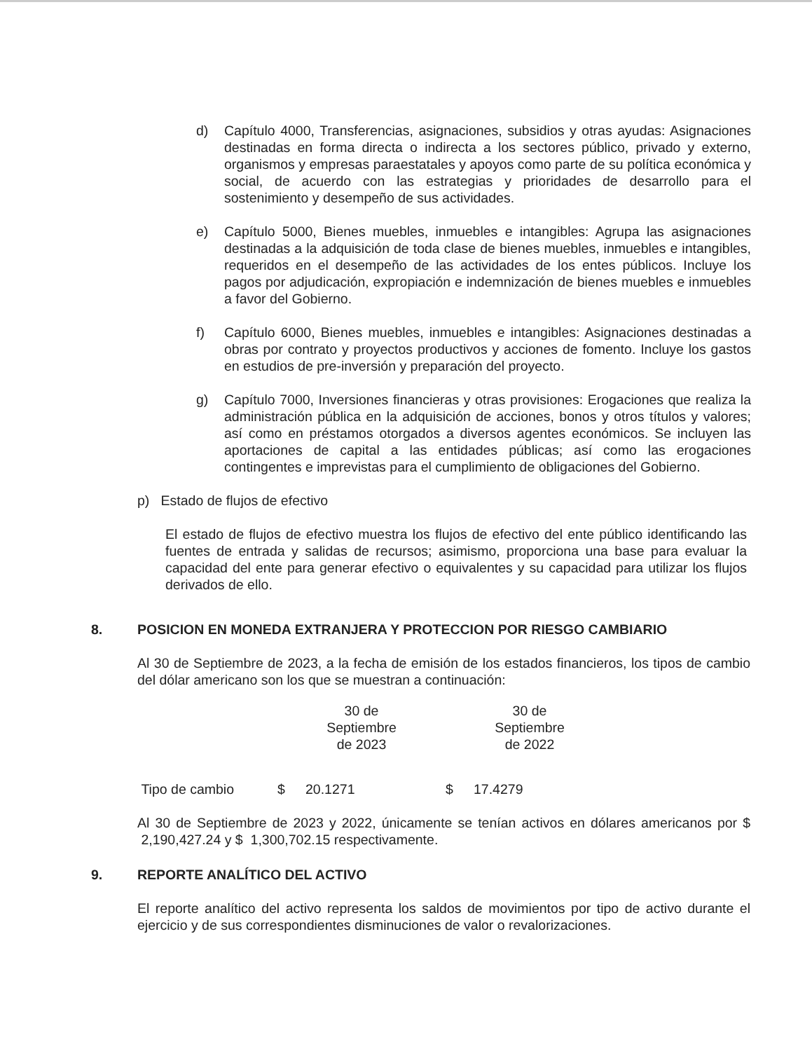d) Capítulo 4000, Transferencias, asignaciones, subsidios y otras ayudas: Asignaciones destinadas en forma directa o indirecta a los sectores público, privado y externo, organismos y empresas paraestatales y apoyos como parte de su política económica y social, de acuerdo con las estrategias y prioridades de desarrollo para el sostenimiento y desempeño de sus actividades.
e) Capítulo 5000, Bienes muebles, inmuebles e intangibles: Agrupa las asignaciones destinadas a la adquisición de toda clase de bienes muebles, inmuebles e intangibles, requeridos en el desempeño de las actividades de los entes públicos. Incluye los pagos por adjudicación, expropiación e indemnización de bienes muebles e inmuebles a favor del Gobierno.
f) Capítulo 6000, Bienes muebles, inmuebles e intangibles: Asignaciones destinadas a obras por contrato y proyectos productivos y acciones de fomento. Incluye los gastos en estudios de pre-inversión y preparación del proyecto.
g) Capítulo 7000, Inversiones financieras y otras provisiones: Erogaciones que realiza la administración pública en la adquisición de acciones, bonos y otros títulos y valores; así como en préstamos otorgados a diversos agentes económicos. Se incluyen las aportaciones de capital a las entidades públicas; así como las erogaciones contingentes e imprevistas para el cumplimiento de obligaciones del Gobierno.
p) Estado de flujos de efectivo
El estado de flujos de efectivo muestra los flujos de efectivo del ente público identificando las fuentes de entrada y salidas de recursos; asimismo, proporciona una base para evaluar la capacidad del ente para generar efectivo o equivalentes y su capacidad para utilizar los flujos derivados de ello.
8. POSICION EN MONEDA EXTRANJERA Y PROTECCION POR RIESGO CAMBIARIO
Al 30 de Septiembre de 2023, a la fecha de emisión de los estados financieros, los tipos de cambio del dólar americano son los que se muestran a continuación:
| | 30 de Septiembre de 2023 | | 30 de Septiembre de 2022 | |
| --- | --- | --- | --- | --- |
| Tipo de cambio | $ | 20.1271 | $ | 17.4279 |
Al 30 de Septiembre de 2023 y 2022, únicamente se tenían activos en dólares americanos por $ 2,190,427.24 y $ 1,300,702.15 respectivamente.
9. REPORTE ANALÍTICO DEL ACTIVO
El reporte analítico del activo representa los saldos de movimientos por tipo de activo durante el ejercicio y de sus correspondientes disminuciones de valor o revalorizaciones.